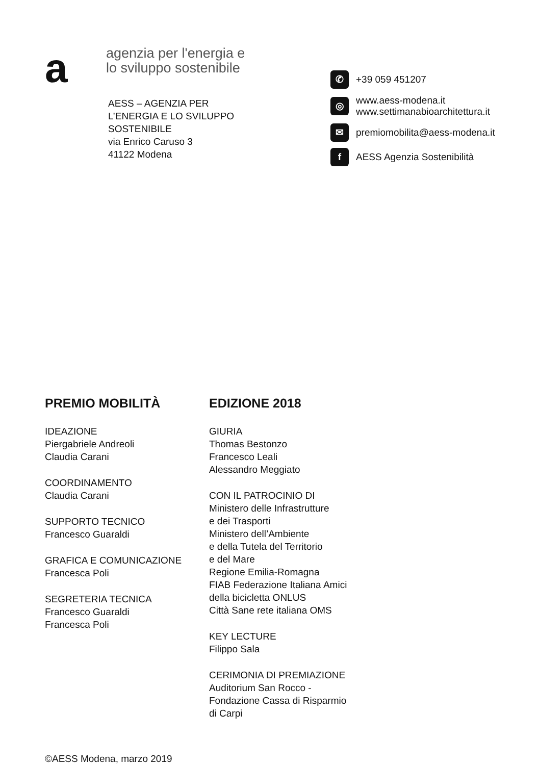a
agenzia per l'energia e
lo sviluppo sostenibile
AESS – AGENZIA PER
L’ENERGIA E LO SVILUPPO
SOSTENIBILE
via Enrico Caruso 3
41122 Modena
✆
+39 059 451207
◎
www.aess-modena.it
www.settimanabioarchitettura.it
✉
premiomobilita@aess-modena.it
f
AESS Agenzia Sostenibilità
PREMIO MOBILITÀ
IDEAZIONE
Piergabriele Andreoli
Claudia Carani
COORDINAMENTO
Claudia Carani
SUPPORTO TECNICO
Francesco Guaraldi
GRAFICA E COMUNICAZIONE
Francesca Poli
SEGRETERIA TECNICA
Francesco Guaraldi
Francesca Poli
EDIZIONE 2018
GIURIA
Thomas Bestonzo
Francesco Leali
Alessandro Meggiato
CON IL PATROCINIO DI
Ministero delle Infrastrutture
e dei Trasporti
Ministero dell’Ambiente
e della Tutela del Territorio
e del Mare
Regione Emilia-Romagna
FIAB Federazione Italiana Amici
della bicicletta ONLUS
Città Sane rete italiana OMS
KEY LECTURE
Filippo Sala
CERIMONIA DI PREMIAZIONE
Auditorium San Rocco -
Fondazione Cassa di Risparmio
di Carpi
©AESS Modena, marzo 2019